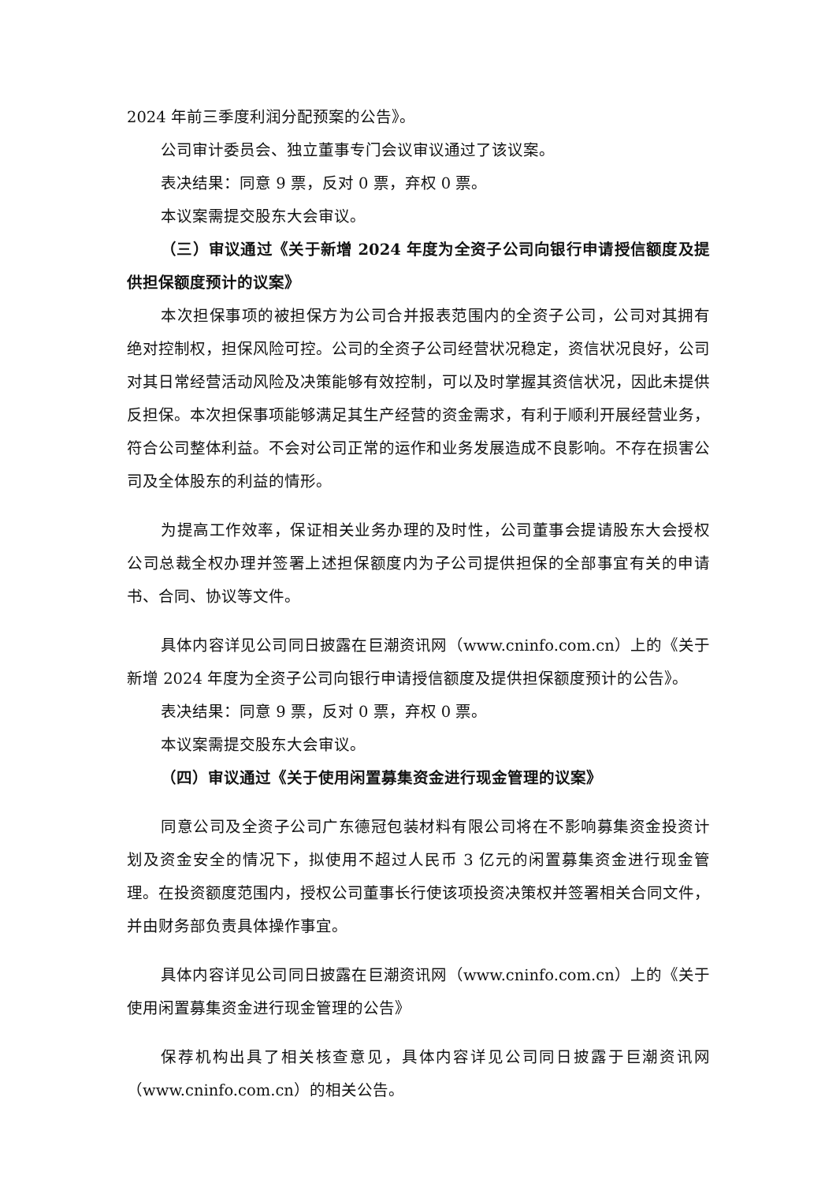2024 年前三季度利润分配预案的公告》。
公司审计委员会、独立董事专门会议审议通过了该议案。
表决结果：同意 9 票，反对 0 票，弃权 0 票。
本议案需提交股东大会审议。
（三）审议通过《关于新增 2024 年度为全资子公司向银行申请授信额度及提供担保额度预计的议案》
本次担保事项的被担保方为公司合并报表范围内的全资子公司，公司对其拥有绝对控制权，担保风险可控。公司的全资子公司经营状况稳定，资信状况良好，公司对其日常经营活动风险及决策能够有效控制，可以及时掌握其资信状况，因此未提供反担保。本次担保事项能够满足其生产经营的资金需求，有利于顺利开展经营业务，符合公司整体利益。不会对公司正常的运作和业务发展造成不良影响。不存在损害公司及全体股东的利益的情形。
为提高工作效率，保证相关业务办理的及时性，公司董事会提请股东大会授权公司总裁全权办理并签署上述担保额度内为子公司提供担保的全部事宜有关的申请书、合同、协议等文件。
具体内容详见公司同日披露在巨潮资讯网（www.cninfo.com.cn）上的《关于新增 2024 年度为全资子公司向银行申请授信额度及提供担保额度预计的公告》。
表决结果：同意 9 票，反对 0 票，弃权 0 票。
本议案需提交股东大会审议。
（四）审议通过《关于使用闲置募集资金进行现金管理的议案》
同意公司及全资子公司广东德冠包装材料有限公司将在不影响募集资金投资计划及资金安全的情况下，拟使用不超过人民币 3 亿元的闲置募集资金进行现金管理。在投资额度范围内，授权公司董事长行使该项投资决策权并签署相关合同文件，并由财务部负责具体操作事宜。
具体内容详见公司同日披露在巨潮资讯网（www.cninfo.com.cn）上的《关于使用闲置募集资金进行现金管理的公告》
保荐机构出具了相关核查意见，具体内容详见公司同日披露于巨潮资讯网（www.cninfo.com.cn）的相关公告。